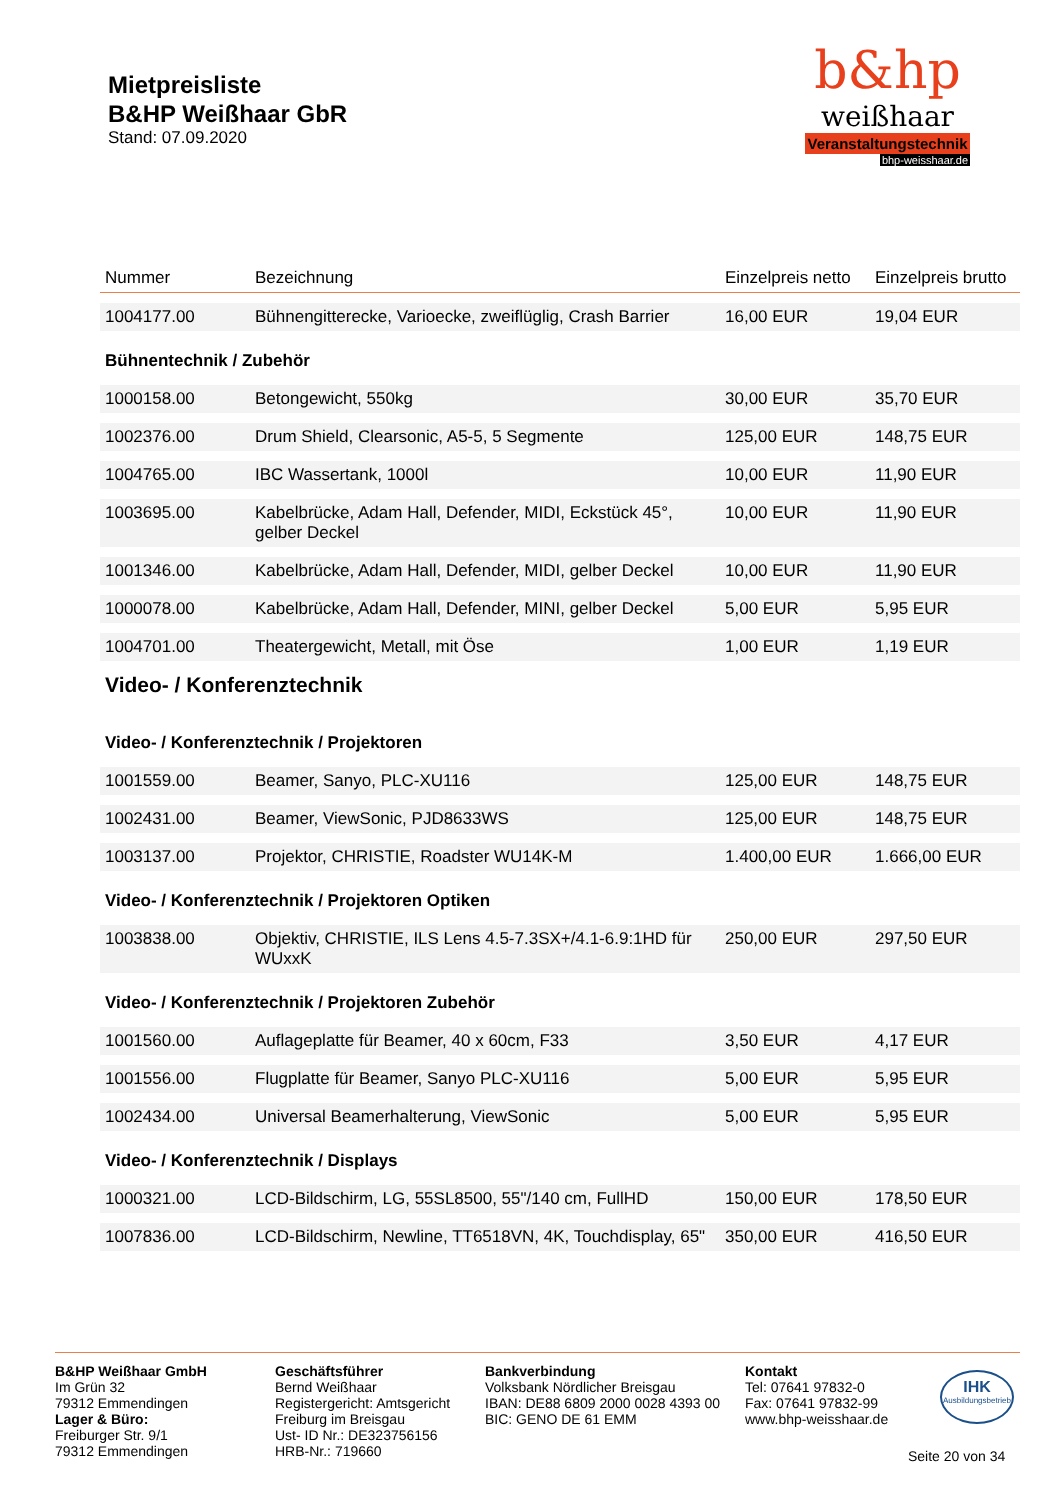Mietpreisliste
B&HP Weißhaar GbR
Stand: 07.09.2020
b&hp
weißhaar
Veranstaltungstechnik
bhp-weisshaar.de
| Nummer | Bezeichnung | Einzelpreis netto | Einzelpreis brutto |
| --- | --- | --- | --- |
| 1004177.00 | Bühnengitterecke, Varioecke, zweiflüglig, Crash Barrier | 16,00 EUR | 19,04 EUR |
| Bühnentechnik / Zubehör | | | |
| 1000158.00 | Betongewicht, 550kg | 30,00 EUR | 35,70 EUR |
| 1002376.00 | Drum Shield, Clearsonic, A5-5, 5 Segmente | 125,00 EUR | 148,75 EUR |
| 1004765.00 | IBC Wassertank, 1000l | 10,00 EUR | 11,90 EUR |
| 1003695.00 | Kabelbrücke, Adam Hall, Defender, MIDI, Eckstück 45°, gelber Deckel | 10,00 EUR | 11,90 EUR |
| 1001346.00 | Kabelbrücke, Adam Hall, Defender, MIDI, gelber Deckel | 10,00 EUR | 11,90 EUR |
| 1000078.00 | Kabelbrücke, Adam Hall, Defender, MINI, gelber Deckel | 5,00 EUR | 5,95 EUR |
| 1004701.00 | Theatergewicht, Metall, mit Öse | 1,00 EUR | 1,19 EUR |
| Video- / Konferenztechnik | | | |
| Video- / Konferenztechnik / Projektoren | | | |
| 1001559.00 | Beamer, Sanyo, PLC-XU116 | 125,00 EUR | 148,75 EUR |
| 1002431.00 | Beamer, ViewSonic, PJD8633WS | 125,00 EUR | 148,75 EUR |
| 1003137.00 | Projektor, CHRISTIE, Roadster WU14K-M | 1.400,00 EUR | 1.666,00 EUR |
| Video- / Konferenztechnik / Projektoren Optiken | | | |
| 1003838.00 | Objektiv, CHRISTIE, ILS Lens 4.5-7.3SX+/4.1-6.9:1HD für WUxxK | 250,00 EUR | 297,50 EUR |
| Video- / Konferenztechnik / Projektoren Zubehör | | | |
| 1001560.00 | Auflageplatte für Beamer, 40 x 60cm, F33 | 3,50 EUR | 4,17 EUR |
| 1001556.00 | Flugplatte für Beamer, Sanyo PLC-XU116 | 5,00 EUR | 5,95 EUR |
| 1002434.00 | Universal Beamerhalterung, ViewSonic | 5,00 EUR | 5,95 EUR |
| Video- / Konferenztechnik / Displays | | | |
| 1000321.00 | LCD-Bildschirm, LG, 55SL8500, 55"/140 cm, FullHD | 150,00 EUR | 178,50 EUR |
| 1007836.00 | LCD-Bildschirm, Newline, TT6518VN, 4K, Touchdisplay, 65" | 350,00 EUR | 416,50 EUR |
B&HP Weißhaar GmbH
Im Grün 32
79312 Emmendingen
Lager & Büro:
Freiburger Str. 9/1
79312 Emmendingen
Geschäftsführer
Bernd Weißhaar
Registergericht: Amtsgericht Freiburg im Breisgau
Ust- ID Nr.: DE323756156
HRB-Nr.: 719660
Bankverbindung
Volksbank Nördlicher Breisgau
IBAN: DE88 6809 2000 0028 4393 00
BIC: GENO DE 61 EMM
Kontakt
Tel: 07641 97832-0
Fax: 07641 97832-99
www.bhp-weisshaar.de
IHK
Ausbildungsbetrieb
Seite 20 von 34